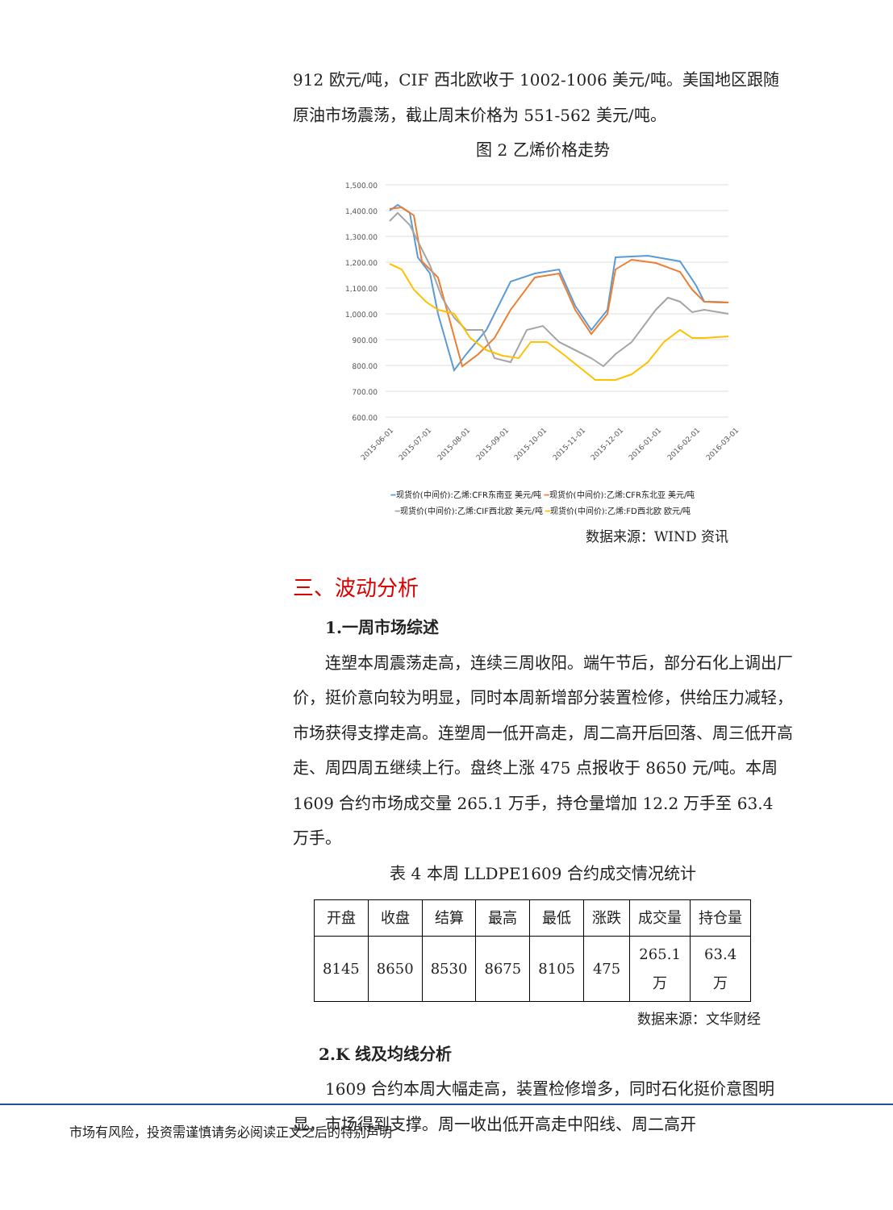912 欧元/吨，CIF 西北欧收于 1002-1006 美元/吨。美国地区跟随原油市场震荡，截止周末价格为 551-562 美元/吨。
图 2 乙烯价格走势
1,500.00
1,400.00
1,300.00
1,200.00
1,100.00
1,000.00
900.00
800.00
700.00
600.00
2015-06-01
2015-07-01
2015-08-01
2015-09-01
2015-10-01
2015-11-01
2015-12-01
2016-01-01
2016-02-01
2016-03-01
━现货价(中间价):乙烯:CFR东南亚 美元/吨 ━现货价(中间价):乙烯:CFR东北亚 美元/吨
━现货价(中间价):乙烯:CIF西北欧 美元/吨 ━现货价(中间价):乙烯:FD西北欧 欧元/吨
数据来源：WIND 资讯
三、波动分析
1.一周市场综述
连塑本周震荡走高，连续三周收阳。端午节后，部分石化上调出厂价，挺价意向较为明显，同时本周新增部分装置检修，供给压力减轻，市场获得支撑走高。连塑周一低开高走，周二高开后回落、周三低开高走、周四周五继续上行。盘终上涨 475 点报收于 8650 元/吨。本周 1609 合约市场成交量 265.1 万手，持仓量增加 12.2 万手至 63.4 万手。
表 4 本周 LLDPE1609 合约成交情况统计
| 开盘 | 收盘 | 结算 | 最高 | 最低 | 涨跌 | 成交量 | 持仓量 |
| --- | --- | --- | --- | --- | --- | --- | --- |
| 8145 | 8650 | 8530 | 8675 | 8105 | 475 | 265.1 万 | 63.4 万 |
数据来源：文华财经
2.K 线及均线分析
1609 合约本周大幅走高，装置检修增多，同时石化挺价意图明显，市场得到支撑。周一收出低开高走中阳线、周二高开
市场有风险，投资需谨慎请务必阅读正文之后的特别声明